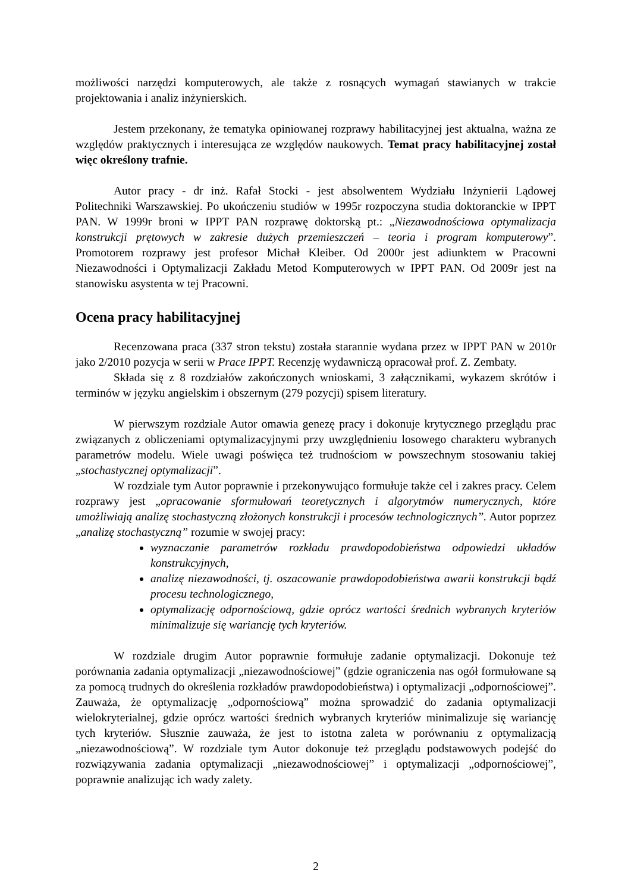możliwości narzędzi komputerowych, ale także z rosnących wymagań stawianych w trakcie projektowania i analiz inżynierskich.
Jestem przekonany, że tematyka opiniowanej rozprawy habilitacyjnej jest aktualna, ważna ze względów praktycznych i interesująca ze względów naukowych. Temat pracy habilitacyjnej został więc określony trafnie.
Autor pracy - dr inż. Rafał Stocki - jest absolwentem Wydziału Inżynierii Lądowej Politechniki Warszawskiej. Po ukończeniu studiów w 1995r rozpoczyna studia doktoranckie w IPPT PAN. W 1999r broni w IPPT PAN rozprawę doktorską pt.: „Niezawodnościowa optymalizacja konstrukcji prętowych w zakresie dużych przemieszczeń – teoria i program komputerowy”. Promotorem rozprawy jest profesor Michał Kleiber. Od 2000r jest adiunktem w Pracowni Niezawodności i Optymalizacji Zakładu Metod Komputerowych w IPPT PAN. Od 2009r jest na stanowisku asystenta w tej Pracowni.
Ocena pracy habilitacyjnej
Recenzowana praca (337 stron tekstu) została starannie wydana przez w IPPT PAN w 2010r jako 2/2010 pozycja w serii w Prace IPPT. Recenzję wydawniczą opracował prof. Z. Zembaty.
Składa się z 8 rozdziałów zakończonych wnioskami, 3 załącznikami, wykazem skrótów i terminów w języku angielskim i obszernym (279 pozycji) spisem literatury.
W pierwszym rozdziale Autor omawia genezę pracy i dokonuje krytycznego przeglądu prac związanych z obliczeniami optymalizacyjnymi przy uwzględnieniu losowego charakteru wybranych parametrów modelu. Wiele uwagi poświęca też trudnościom w powszechnym stosowaniu takiej „stochastycznej optymalizacji”.
W rozdziale tym Autor poprawnie i przekonywująco formułuje także cel i zakres pracy. Celem rozprawy jest „opracowanie sformułowań teoretycznych i algorytmów numerycznych, które umożliwiają analizę stochastyczną złożonych konstrukcji i procesów technologicznych”. Autor poprzez „analizę stochastyczną” rozumie w swojej pracy:
wyznaczanie parametrów rozkładu prawdopodobieństwa odpowiedzi układów konstrukcyjnych,
analizę niezawodności, tj. oszacowanie prawdopodobieństwa awarii konstrukcji bądź procesu technologicznego,
optymalizację odpornościową, gdzie oprócz wartości średnich wybranych kryteriów minimalizuje się wariancję tych kryteriów.
W rozdziale drugim Autor poprawnie formułuje zadanie optymalizacji. Dokonuje też porównania zadania optymalizacji „niezawodnościowej” (gdzie ograniczenia nas ogół formułowane są za pomocą trudnych do określenia rozkładów prawdopodobieństwa) i optymalizacji „odpornościowej”. Zauważa, że optymalizację „odpornościową” można sprowadzić do zadania optymalizacji wielokryterialnej, gdzie oprócz wartości średnich wybranych kryteriów minimalizuje się wariancję tych kryteriów. Słusznie zauważa, że jest to istotna zaleta w porównaniu z optymalizacją „niezawodnościową”. W rozdziale tym Autor dokonuje też przeglądu podstawowych podejść do rozwiązywania zadania optymalizacji „niezawodnościowej” i optymalizacji „odpornościowej”, poprawnie analizując ich wady zalety.
2